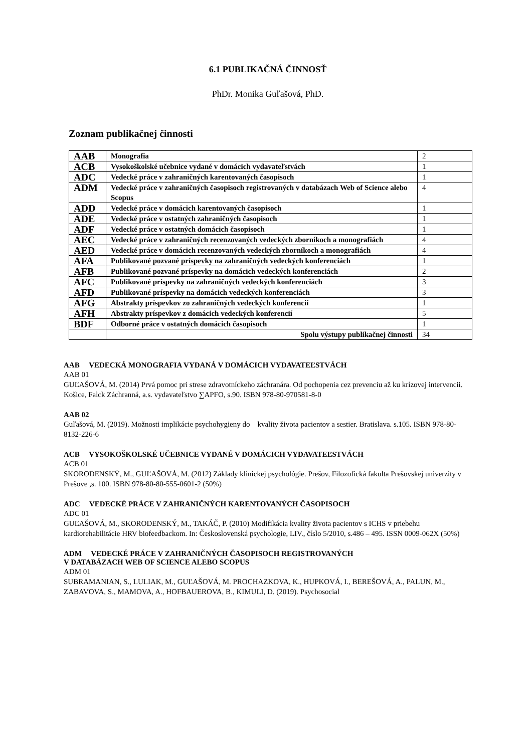6.1 PUBLIKAČNÁ ČINNOSŤ
PhDr. Monika Guľašová, PhD.
Zoznam publikačnej činnosti
| AAB | Monografia | 2 |
| ACB | Vysokoškolské učebnice vydané v domácich vydavateľstvách | 1 |
| ADC | Vedecké práce v zahraničných karentovaných časopisoch | 1 |
| ADM | Vedecké práce v zahraničných časopisoch registrovaných v databázach Web of Science alebo Scopus | 4 |
| ADD | Vedecké práce v domácich karentovaných časopisoch | 1 |
| ADE | Vedecké práce v ostatných zahraničných časopisoch | 1 |
| ADF | Vedecké práce v ostatných domácich časopisoch | 1 |
| AEC | Vedecké práce v zahraničných recenzovaných vedeckých zborníkoch a monografiách | 4 |
| AED | Vedecké práce v domácich recenzovaných vedeckých zborníkoch a monografiách | 4 |
| AFA | Publikované pozvané príspevky na zahraničných vedeckých konferenciách | 1 |
| AFB | Publikované pozvané príspevky na domácich vedeckých konferenciách | 2 |
| AFC | Publikované príspevky na zahraničných vedeckých konferenciách | 3 |
| AFD | Publikované príspevky na domácich vedeckých konferenciách | 3 |
| AFG | Abstrakty príspevkov zo zahraničných vedeckých konferencií | 1 |
| AFH | Abstrakty príspevkov z domácich vedeckých konferencií | 5 |
| BDF | Odborné práce v ostatných domácich časopisoch | 1 |
| | Spolu výstupy publikačnej činnosti | 34 |
AAB VEDECKÁ MONOGRAFIA VYDANÁ V DOMÁCICH VYDAVATEĽSTVÁCH
AAB 01
GUĽAŠOVÁ, M. (2014) Prvá pomoc pri strese zdravotníckeho záchranára. Od pochopenia cez prevenciu až ku krízovej intervencii. Košice, Falck Záchranná, a.s. vydavateľstvo ∑APFO, s.90. ISBN 978-80-970581-8-0
AAB 02
Guľašová, M. (2019). Možnosti implikácie psychohygieny do kvality života pacientov a sestier. Bratislava. s.105. ISBN 978-80-8132-226-6
ACB VYSOKOŠKOLSKÉ UČEBNICE VYDANÉ V DOMÁCICH VYDAVATEĽSTVÁCH
ACB 01
SKORODENSKÝ, M., GUĽAŠOVÁ, M. (2012) Základy klinickej psychológie. Prešov, Filozofická fakulta Prešovskej univerzity v Prešove ,s. 100. ISBN 978-80-80-555-0601-2 (50%)
ADC VEDECKÉ PRÁCE V ZAHRANIČNÝCH KARENTOVANÝCH ČASOPISOCH
ADC 01
GUĽAŠOVÁ, M., SKORODENSKÝ, M., TAKÁČ, P. (2010) Modifikácia kvality života pacientov s ICHS v priebehu kardiorehabilitácie HRV biofeedbackom. In: Československá psychologie, LIV., číslo 5/2010, s.486 – 495. ISSN 0009-062X (50%)
ADM VEDECKÉ PRÁCE V ZAHRANIČNÝCH ČASOPISOCH REGISTROVANÝCH
V DATABÁZACH WEB OF SCIENCE ALEBO SCOPUS
ADM 01
SUBRAMANIAN, S., LULIAK, M., GUĽAŠOVÁ, M. PROCHAZKOVA, K., HUPKOVÁ, I., BEREŠOVÁ, A., PALUN, M., ZABAVOVA, S., MAMOVA, A., HOFBAUEROVA, B., KIMULI, D. (2019). Psychosocial